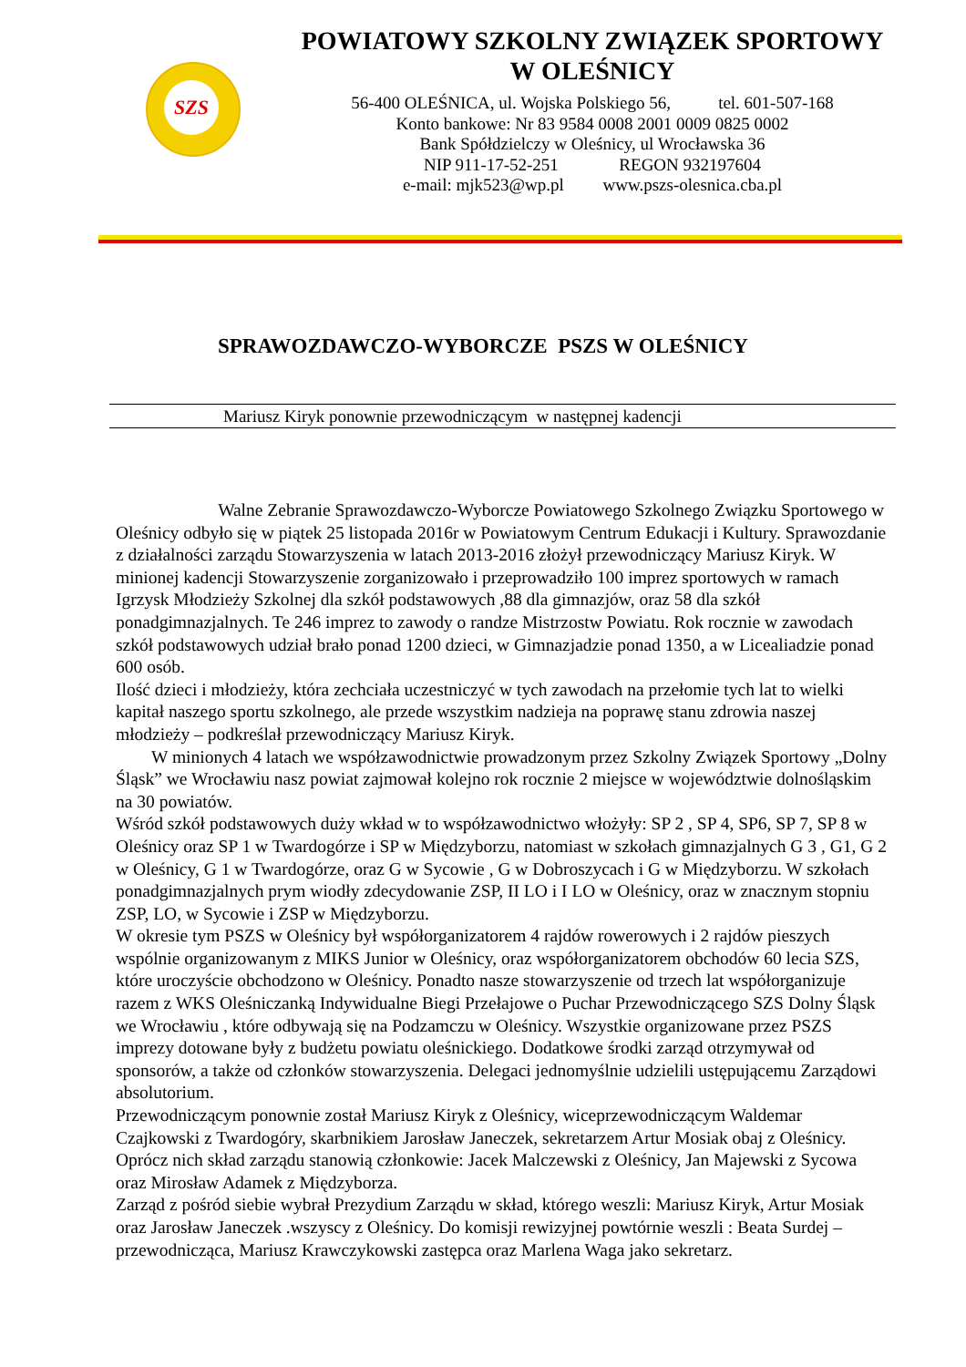SZS
POWIATOWY SZKOLNY ZWIĄZEK SPORTOWY
W OLEŚNICY
56-400 OLEŚNICA, ul. Wojska Polskiego 56, tel. 601-507-168
Konto bankowe: Nr 83 9584 0008 2001 0009 0825 0002
Bank Spółdzielczy w Oleśnicy, ul Wrocławska 36
NIP 911-17-52-251 REGON 932197604
e-mail: mjk523@wp.pl www.pszs-olesnica.cba.pl
SPRAWOZDAWCZO-WYBORCZE PSZS W OLEŚNICY
Mariusz Kiryk ponownie przewodniczącym w następnej kadencji
Walne Zebranie Sprawozdawczo-Wyborcze Powiatowego Szkolnego Związku Sportowego w Oleśnicy odbyło się w piątek 25 listopada 2016r w Powiatowym Centrum Edukacji i Kultury. Sprawozdanie z działalności zarządu Stowarzyszenia w latach 2013-2016 złożył przewodniczący Mariusz Kiryk. W minionej kadencji Stowarzyszenie zorganizowało i przeprowadziło 100 imprez sportowych w ramach Igrzysk Młodzieży Szkolnej dla szkół podstawowych ,88 dla gimnazjów, oraz 58 dla szkół ponadgimnazjalnych. Te 246 imprez to zawody o randze Mistrzostw Powiatu. Rok rocznie w zawodach szkół podstawowych udział brało ponad 1200 dzieci, w Gimnazjadzie ponad 1350, a w Licealiadzie ponad 600 osób.
Ilość dzieci i młodzieży, która zechciała uczestniczyć w tych zawodach na przełomie tych lat to wielki kapitał naszego sportu szkolnego, ale przede wszystkim nadzieja na poprawę stanu zdrowia naszej młodzieży – podkreślał przewodniczący Mariusz Kiryk.
W minionych 4 latach we współzawodnictwie prowadzonym przez Szkolny Związek Sportowy „Dolny Śląsk” we Wrocławiu nasz powiat zajmował kolejno rok rocznie 2 miejsce w województwie dolnośląskim na 30 powiatów.
Wśród szkół podstawowych duży wkład w to współzawodnictwo włożyły: SP 2 , SP 4, SP6, SP 7, SP 8 w Oleśnicy oraz SP 1 w Twardogórze i SP w Międzyborzu, natomiast w szkołach gimnazjalnych G 3 , G1, G 2 w Oleśnicy, G 1 w Twardogórze, oraz G w Sycowie , G w Dobroszycach i G w Międzyborzu. W szkołach ponadgimnazjalnych prym wiodły zdecydowanie ZSP, II LO i I LO w Oleśnicy, oraz w znacznym stopniu ZSP, LO, w Sycowie i ZSP w Międzyborzu.
W okresie tym PSZS w Oleśnicy był współorganizatorem 4 rajdów rowerowych i 2 rajdów pieszych wspólnie organizowanym z MIKS Junior w Oleśnicy, oraz współorganizatorem obchodów 60 lecia SZS, które uroczyście obchodzono w Oleśnicy. Ponadto nasze stowarzyszenie od trzech lat współorganizuje razem z WKS Oleśniczanką Indywidualne Biegi Przełajowe o Puchar Przewodniczącego SZS Dolny Śląsk we Wrocławiu , które odbywają się na Podzamczu w Oleśnicy. Wszystkie organizowane przez PSZS imprezy dotowane były z budżetu powiatu oleśnickiego. Dodatkowe środki zarząd otrzymywał od sponsorów, a także od członków stowarzyszenia. Delegaci jednomyślnie udzielili ustępującemu Zarządowi absolutorium.
Przewodniczącym ponownie został Mariusz Kiryk z Oleśnicy, wiceprzewodniczącym Waldemar Czajkowski z Twardogóry, skarbnikiem Jarosław Janeczek, sekretarzem Artur Mosiak obaj z Oleśnicy. Oprócz nich skład zarządu stanowią członkowie: Jacek Malczewski z Oleśnicy, Jan Majewski z Sycowa oraz Mirosław Adamek z Międzyborza.
Zarząd z pośród siebie wybrał Prezydium Zarządu w skład, którego weszli: Mariusz Kiryk, Artur Mosiak oraz Jarosław Janeczek .wszyscy z Oleśnicy. Do komisji rewizyjnej powtórnie weszli : Beata Surdej – przewodnicząca, Mariusz Krawczykowski zastępca oraz Marlena Waga jako sekretarz.